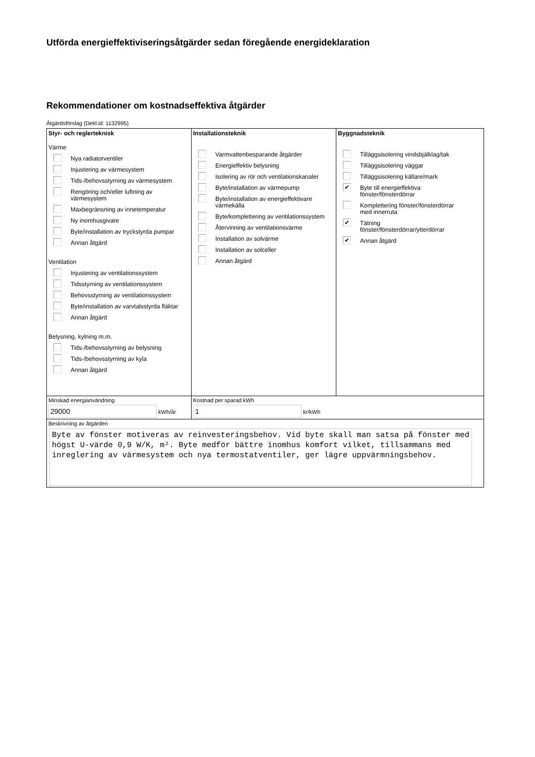Utförda energieffektiviseringsåtgärder sedan föregående energideklaration
Rekommendationer om kostnadseffektiva åtgärder
Åtgärdsförslag (Dekl.id: 1132995)
| Styr- och reglerteknisk Värme Nya radiatorventiler Injustering av värmesystem Tids-/behovsstyrning av värmesystem Rengöring och/eller luftning av värmesystem Maxbegränsning av innetemperatur Ny inomhusgivare Byte/installation av tryckstyrda pumpar Annan åtgärd Ventilation Injustering av ventilationssystem Tidsstyrning av ventilationssystem Behovsstyrning av ventilationssystem Byte/installation av varvtalsstyrda fläktar Annan åtgärd Belysning, kylning m.m. Tids-/behovsstyrning av belysning Tids-/behovsstyrning av kyla Annan åtgärd | Installationsteknik Varmvattenbesparande åtgärder Energieffektiv belysning Isolering av rör och ventilationskanaler Byte/installation av värmepump Byte/installation av energieffektivare värmekälla Byte/komplettering av ventilationssystem Återvinning av ventilationsvärme Installation av solvärme Installation av solceller Annan åtgärd | Byggnadsteknik Tilläggsisolering vindsbjälklag/tak Tilläggsisolering väggar Tilläggsisolering källare/mark ✔ Byte till energieffektiva fönster/fönsterdörrar Komplettering fönster/fönsterdörrar med innerruta ✔ Tätning fönster/fönsterdörrar/ytterdörrar ✔ Annan åtgärd |
| Minskad energianvändning 29000 kWh/år | Kostnad per sparad kWh 1 kr/kWh | |
| Beskrivning av åtgärden Byte av fönster motiveras av reinvesteringsbehov. Vid byte skall man satsa på fönster med högst U-värde 0,9 W/K, m². Byte medför bättre inomhus komfort vilket, tillsammans med inreglering av värmesystem och nya termostatventiler, ger lägre uppvärmningsbehov. | | |